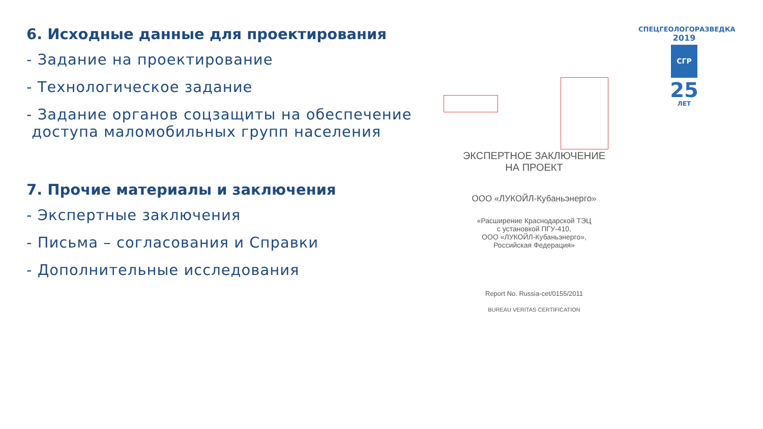6. Исходные данные для проектирования
- Задание на проектирование
- Технологическое задание
- Задание органов соцзащиты на обеспечение
доступа маломобильных групп населения
7. Прочие материалы и заключения
- Экспертные заключения
- Письма – согласования и Справки
- Дополнительные исследования
ЭКСПЕРТНОЕ ЗАКЛЮЧЕНИЕ
НА ПРОЕКТ
ООО «ЛУКОЙЛ-Кубаньэнерго»
«Расширение Краснодарской ТЭЦ
с установкой ПГУ-410,
ООО «ЛУКОЙЛ-Кубаньэнерго»,
Российская Федерация»
Report No. Russia-cet/0155/2011
BUREAU VERITAS CERTIFICATION
СПЕЦГЕОЛОГОРАЗВЕДКА
2019
СГР
25
ЛЕТ